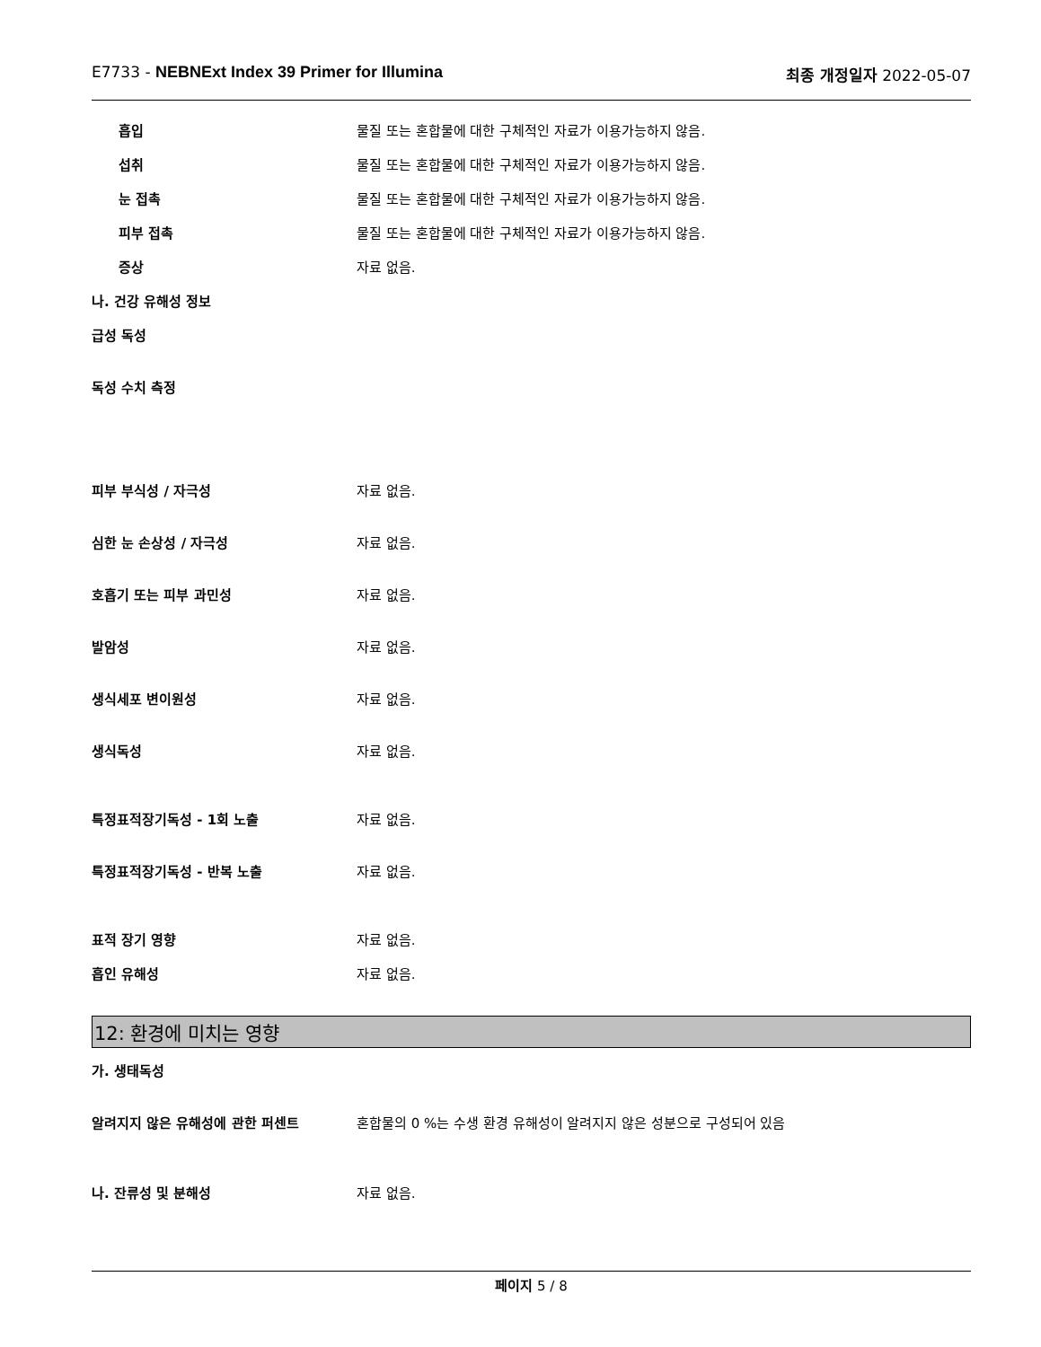E7733 - NEBNExt Index 39 Primer for Illumina 최종 개정일자 2022-05-07
흡입 물질 또는 혼합물에 대한 구체적인 자료가 이용가능하지 않음.
섭취 물질 또는 혼합물에 대한 구체적인 자료가 이용가능하지 않음.
눈 접촉 물질 또는 혼합물에 대한 구체적인 자료가 이용가능하지 않음.
피부 접촉 물질 또는 혼합물에 대한 구체적인 자료가 이용가능하지 않음.
증상 자료 없음.
나. 건강 유해성 정보
급성 독성
독성 수치 측정
피부 부식성 / 자극성 자료 없음.
심한 눈 손상성 / 자극성 자료 없음.
호흡기 또는 피부 과민성 자료 없음.
발암성 자료 없음.
생식세포 변이원성 자료 없음.
생식독성 자료 없음.
특정표적장기독성 - 1회 노출 자료 없음.
특정표적장기독성 - 반복 노출 자료 없음.
표적 장기 영향 자료 없음.
흡인 유해성 자료 없음.
12: 환경에 미치는 영향
가. 생태독성
알려지지 않은 유해성에 관한 퍼센트 혼합물의 0 %는 수생 환경 유해성이 알려지지 않은 성분으로 구성되어 있음
나. 잔류성 및 분해성 자료 없음.
페이지 5 / 8